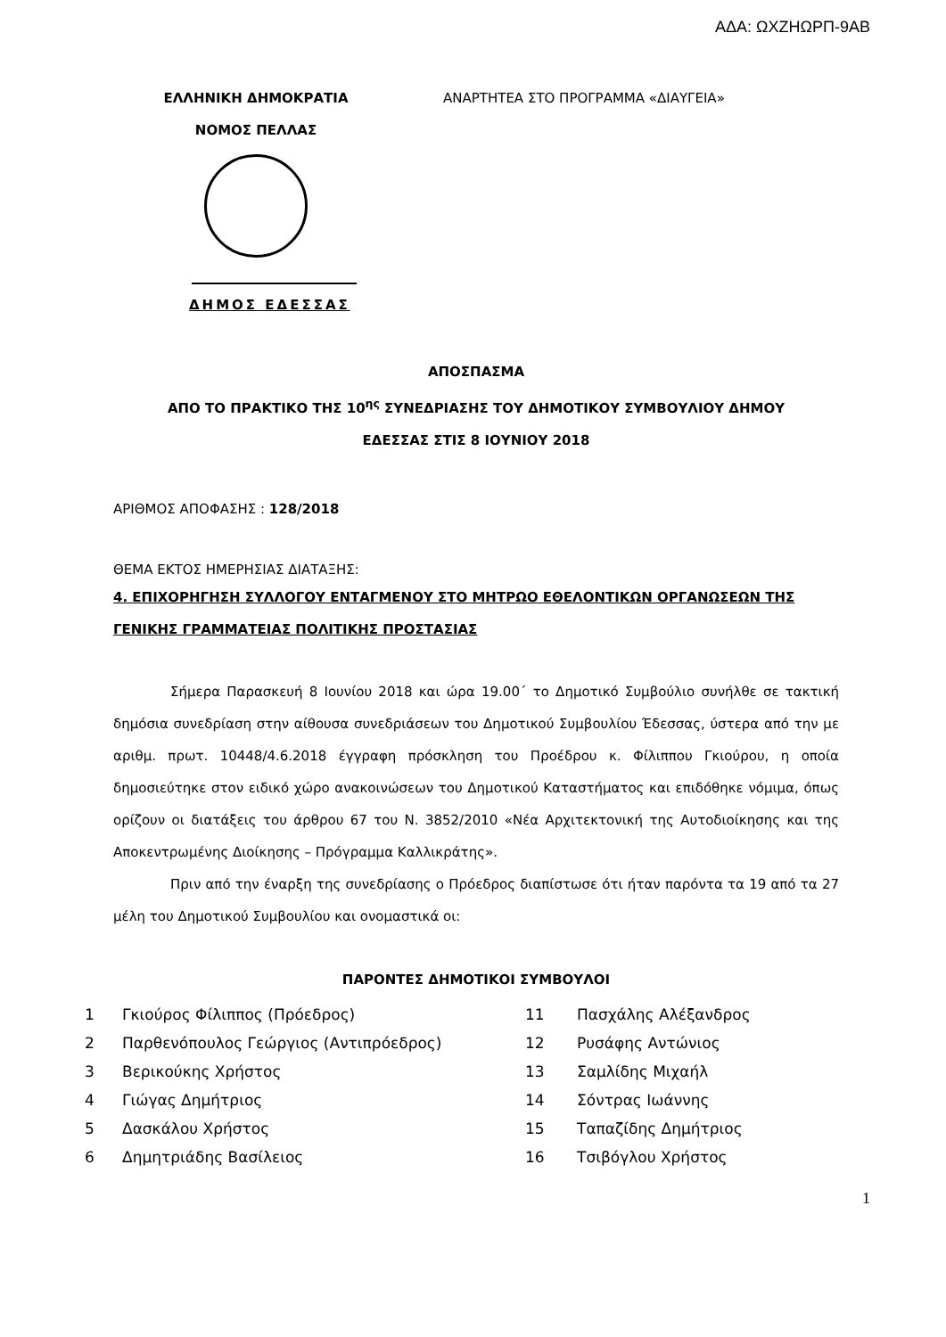ΑΔΑ: ΩΧΖΗΩΡΠ-9ΑΒ
ΕΛΛΗΝΙΚΗ ΔΗΜΟΚΡΑΤΙΑ
ΝΟΜΟΣ ΠΕΛΛΑΣ
ΑΝΑΡΤΗΤΕΑ ΣΤΟ ΠΡΟΓΡΑΜΜΑ «ΔΙΑΥΓΕΙΑ»
ΔΗΜΟΣ ΕΔΕΣΣΑΣ
ΑΠΟΣΠΑΣΜΑ
ΑΠΟ ΤΟ ΠΡΑΚΤΙΚΟ ΤΗΣ 10<sup>ης</sup> ΣΥΝΕΔΡΙΑΣΗΣ ΤΟΥ ΔΗΜΟΤΙΚΟΥ ΣΥΜΒΟΥΛΙΟΥ ΔΗΜΟΥ
ΕΔΕΣΣΑΣ ΣΤΙΣ 8 ΙΟΥΝΙΟΥ 2018
ΑΡΙΘΜΟΣ ΑΠΟΦΑΣΗΣ : 128/2018
ΘΕΜΑ ΕΚΤΟΣ ΗΜΕΡΗΣΙΑΣ ΔΙΑΤΑΞΗΣ:
4. ΕΠΙΧΟΡΗΓΗΣΗ ΣΥΛΛΟΓΟΥ ΕΝΤΑΓΜΕΝΟΥ ΣΤΟ ΜΗΤΡΩΟ ΕΘΕΛΟΝΤΙΚΩΝ ΟΡΓΑΝΩΣΕΩΝ ΤΗΣ ΓΕΝΙΚΗΣ ΓΡΑΜΜΑΤΕΙΑΣ ΠΟΛΙΤΙΚΗΣ ΠΡΟΣΤΑΣΙΑΣ
Σήμερα Παρασκευή 8 Ιουνίου 2018 και ώρα 19.00΄ το Δημοτικό Συμβούλιο συνήλθε σε τακτική δημόσια συνεδρίαση στην αίθουσα συνεδριάσεων του Δημοτικού Συμβουλίου Έδεσσας, ύστερα από την με αριθμ. πρωτ. 10448/4.6.2018 έγγραφη πρόσκληση του Προέδρου κ. Φίλιππου Γκιούρου, η οποία δημοσιεύτηκε στον ειδικό χώρο ανακοινώσεων του Δημοτικού Καταστήματος και επιδόθηκε νόμιμα, όπως ορίζουν οι διατάξεις του άρθρου 67 του Ν. 3852/2010 «Νέα Αρχιτεκτονική της Αυτοδιοίκησης και της Αποκεντρωμένης Διοίκησης – Πρόγραμμα Καλλικράτης».
Πριν από την έναρξη της συνεδρίασης ο Πρόεδρος διαπίστωσε ότι ήταν παρόντα τα 19 από τα 27 μέλη του Δημοτικού Συμβουλίου και ονομαστικά οι:
ΠΑΡΟΝΤΕΣ ΔΗΜΟΤΙΚΟΙ ΣΥΜΒΟΥΛΟΙ
| 1 | Γκιούρος Φίλιππος (Πρόεδρος) | 11 | Πασχάλης Αλέξανδρος |
| 2 | Παρθενόπουλος Γεώργιος (Αντιπρόεδρος) | 12 | Ρυσάφης Αντώνιος |
| 3 | Βερικούκης Χρήστος | 13 | Σαμλίδης Μιχαήλ |
| 4 | Γιώγας Δημήτριος | 14 | Σόντρας Ιωάννης |
| 5 | Δασκάλου Χρήστος | 15 | Ταπαζίδης Δημήτριος |
| 6 | Δημητριάδης Βασίλειος | 16 | Τσιβόγλου Χρήστος |
1